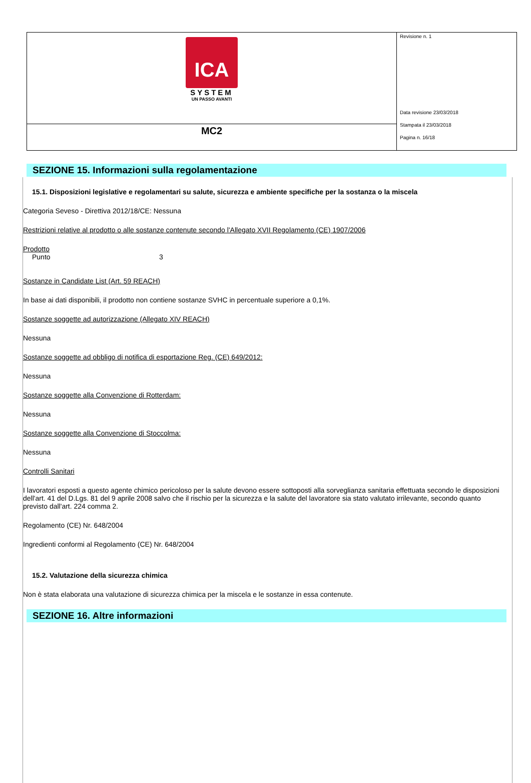| ICA SYSTEM UN PASSO AVANTI | Revisione n. 1 Data revisione 23/03/2018 Stampata il 23/03/2018 Pagina n. 16/18 |
| MC2 | |
SEZIONE 15. Informazioni sulla regolamentazione
15.1. Disposizioni legislative e regolamentari su salute, sicurezza e ambiente specifiche per la sostanza o la miscela
Categoria Seveso - Direttiva 2012/18/CE: Nessuna
Restrizioni relative al prodotto o alle sostanze contenute secondo l'Allegato XVII Regolamento (CE) 1907/2006
Prodotto
Punto 3
Sostanze in Candidate List (Art. 59 REACH)
In base ai dati disponibili, il prodotto non contiene sostanze SVHC in percentuale superiore a 0,1%.
Sostanze soggette ad autorizzazione (Allegato XIV REACH)
Nessuna
Sostanze soggette ad obbligo di notifica di esportazione Reg. (CE) 649/2012:
Nessuna
Sostanze soggette alla Convenzione di Rotterdam:
Nessuna
Sostanze soggette alla Convenzione di Stoccolma:
Nessuna
Controlli Sanitari
I lavoratori esposti a questo agente chimico pericoloso per la salute devono essere sottoposti alla sorveglianza sanitaria effettuata secondo le disposizioni dell'art. 41 del D.Lgs. 81 del 9 aprile 2008 salvo che il rischio per la sicurezza e la salute del lavoratore sia stato valutato irrilevante, secondo quanto previsto dall'art. 224 comma 2.
Regolamento (CE) Nr. 648/2004
Ingredienti conformi al Regolamento (CE) Nr. 648/2004
15.2. Valutazione della sicurezza chimica
Non è stata elaborata una valutazione di sicurezza chimica per la miscela e le sostanze in essa contenute.
SEZIONE 16. Altre informazioni